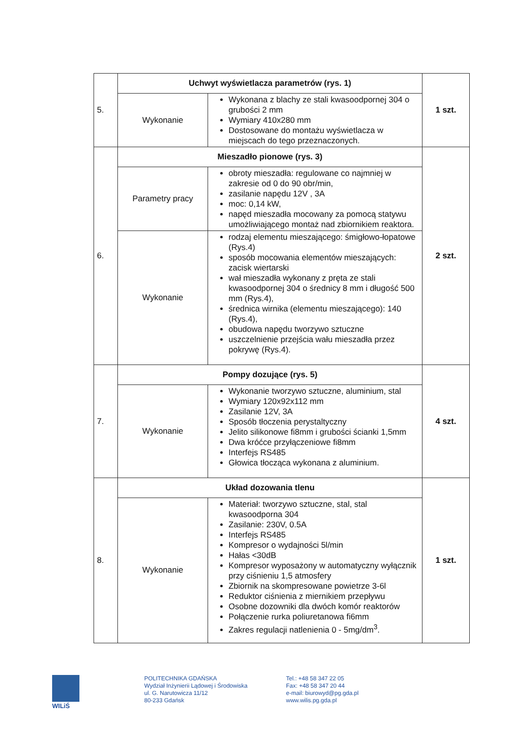| 5. | Uchwyt wyświetlacza parametrów (rys. 1) | | 1 szt. |
| | Wykonanie | Wykonana z blachy ze stali kwasoodpornej 304 o grubości 2 mm Wymiary 410x280 mm Dostosowane do montażu wyświetlacza w miejscach do tego przeznaczonych. | |
| 6. | Mieszadło pionowe (rys. 3) | | 2 szt. |
| | Parametry pracy | obroty mieszadła: regulowane co najmniej w zakresie od 0 do 90 obr/min, zasilanie napędu 12V , 3A moc: 0,14 kW, napęd mieszadła mocowany za pomocą statywu umożliwiającego montaż nad zbiornikiem reaktora. | |
| | Wykonanie | rodzaj elementu mieszającego: śmigłowo-łopatowe (Rys.4) sposób mocowania elementów mieszających: zacisk wiertarski wał mieszadła wykonany z pręta ze stali kwasoodpornej 304 o średnicy 8 mm i długość 500 mm (Rys.4), średnica wirnika (elementu mieszającego): 140 (Rys.4), obudowa napędu tworzywo sztuczne uszczelnienie przejścia wału mieszadła przez pokrywę (Rys.4). | |
| 7. | Pompy dozujące (rys. 5) | | 4 szt. |
| | Wykonanie | Wykonanie tworzywo sztuczne, aluminium, stal Wymiary 120x92x112 mm Zasilanie 12V, 3A Sposób tłoczenia perystaltyczny Jelito silikonowe fi8mm i grubości ścianki 1,5mm Dwa króćce przyłączeniowe fi8mm Interfejs RS485 Głowica tłocząca wykonana z aluminium. | |
| 8. | Układ dozowania tlenu | | 1 szt. |
| | Wykonanie | Materiał: tworzywo sztuczne, stal, stal kwasoodporna 304 Zasilanie: 230V, 0.5A Interfejs RS485 Kompresor o wydajności 5l/min Hałas <30dB Kompresor wyposażony w automatyczny wyłącznik przy ciśnieniu 1,5 atmosfery Zbiornik na skompresowane powietrze 3-6l Reduktor ciśnienia z miernikiem przepływu Osobne dozowniki dla dwóch komór reaktorów Połączenie rurka poliuretanowa fi6mm Zakres regulacji natlenienia 0 - 5mg/dm<sup>3</sup>. | |
WILiŚ
POLITECHNIKA GDAŃSKA
Wydział Inżynierii Lądowej i Środowiska
ul. G. Narutowicza 11/12
80-233 Gdańsk
Tel.: +48 58 347 22 05
Fax: +48 58 347 20 44
e-mail: biurowyd@pg.gda.pl
www.wilis.pg.gda.pl